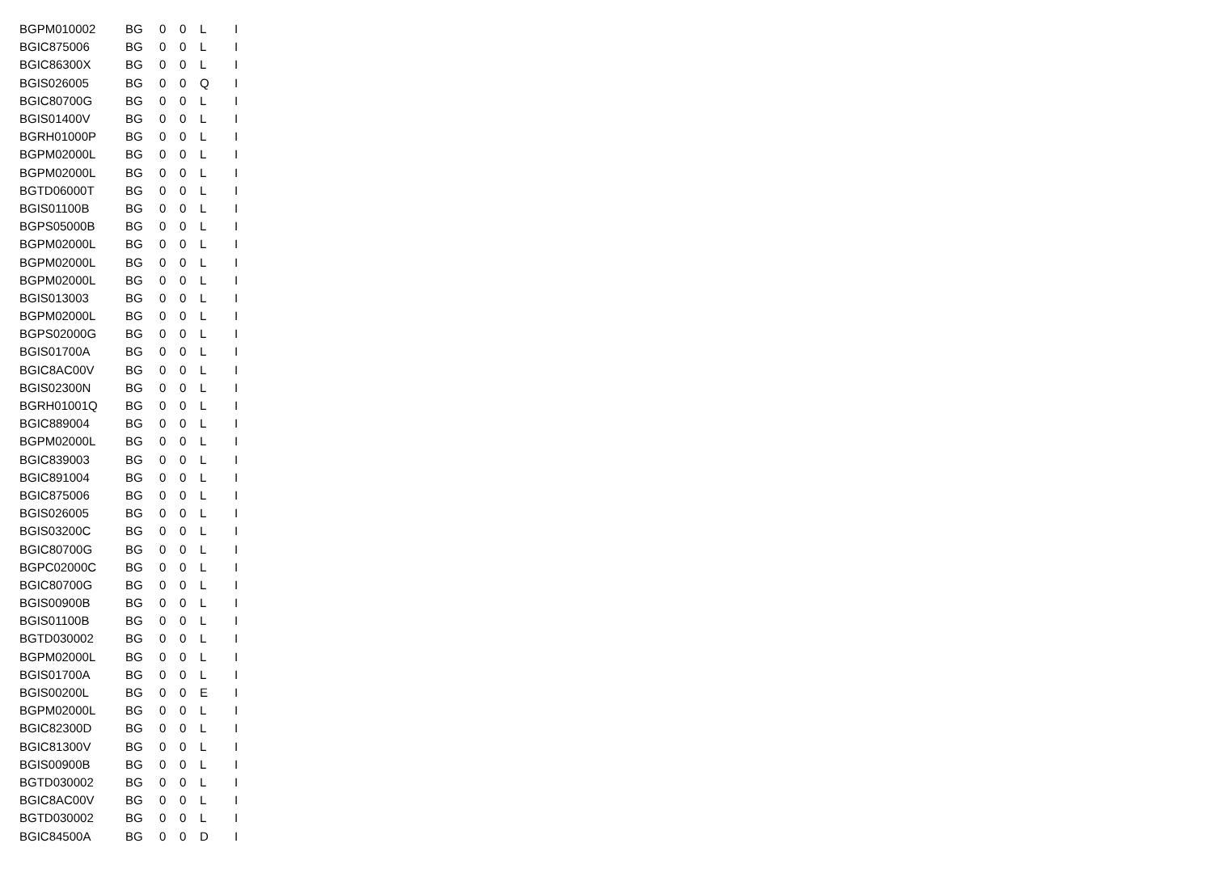| BGPM010002 | BG | 0 | 0 | L | I |
| BGIC875006 | BG | 0 | 0 | L | I |
| BGIC86300X | BG | 0 | 0 | L | I |
| BGIS026005 | BG | 0 | 0 | Q | I |
| BGIC80700G | BG | 0 | 0 | L | I |
| BGIS01400V | BG | 0 | 0 | L | I |
| BGRH01000P | BG | 0 | 0 | L | I |
| BGPM02000L | BG | 0 | 0 | L | I |
| BGPM02000L | BG | 0 | 0 | L | I |
| BGTD06000T | BG | 0 | 0 | L | I |
| BGIS01100B | BG | 0 | 0 | L | I |
| BGPS05000B | BG | 0 | 0 | L | I |
| BGPM02000L | BG | 0 | 0 | L | I |
| BGPM02000L | BG | 0 | 0 | L | I |
| BGPM02000L | BG | 0 | 0 | L | I |
| BGIS013003 | BG | 0 | 0 | L | I |
| BGPM02000L | BG | 0 | 0 | L | I |
| BGPS02000G | BG | 0 | 0 | L | I |
| BGIS01700A | BG | 0 | 0 | L | I |
| BGIC8AC00V | BG | 0 | 0 | L | I |
| BGIS02300N | BG | 0 | 0 | L | I |
| BGRH01001Q | BG | 0 | 0 | L | I |
| BGIC889004 | BG | 0 | 0 | L | I |
| BGPM02000L | BG | 0 | 0 | L | I |
| BGIC839003 | BG | 0 | 0 | L | I |
| BGIC891004 | BG | 0 | 0 | L | I |
| BGIC875006 | BG | 0 | 0 | L | I |
| BGIS026005 | BG | 0 | 0 | L | I |
| BGIS03200C | BG | 0 | 0 | L | I |
| BGIC80700G | BG | 0 | 0 | L | I |
| BGPC02000C | BG | 0 | 0 | L | I |
| BGIC80700G | BG | 0 | 0 | L | I |
| BGIS00900B | BG | 0 | 0 | L | I |
| BGIS01100B | BG | 0 | 0 | L | I |
| BGTD030002 | BG | 0 | 0 | L | I |
| BGPM02000L | BG | 0 | 0 | L | I |
| BGIS01700A | BG | 0 | 0 | L | I |
| BGIS00200L | BG | 0 | 0 | E | I |
| BGPM02000L | BG | 0 | 0 | L | I |
| BGIC82300D | BG | 0 | 0 | L | I |
| BGIC81300V | BG | 0 | 0 | L | I |
| BGIS00900B | BG | 0 | 0 | L | I |
| BGTD030002 | BG | 0 | 0 | L | I |
| BGIC8AC00V | BG | 0 | 0 | L | I |
| BGTD030002 | BG | 0 | 0 | L | I |
| BGIC84500A | BG | 0 | 0 | D | I |